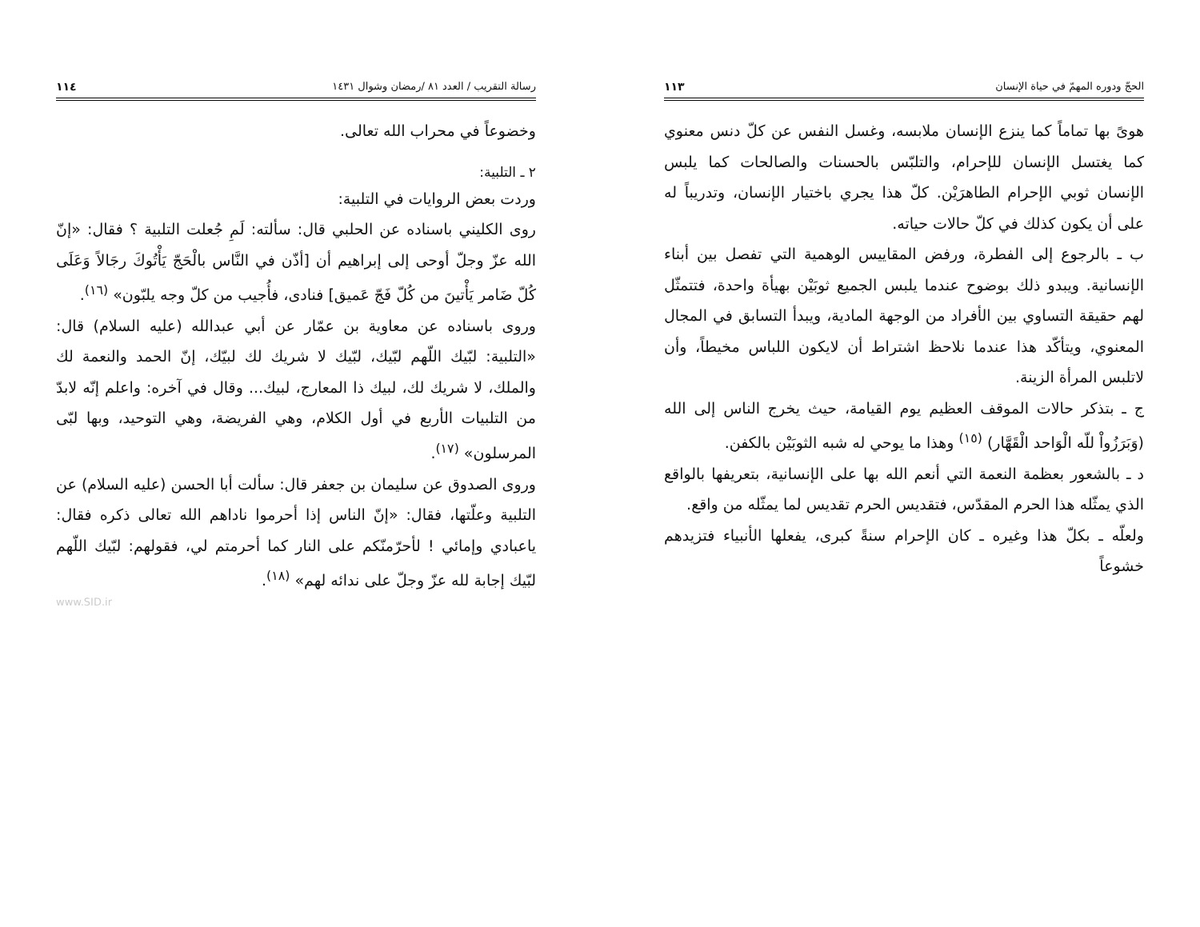الحجّ ودوره المهمّ في حياة الإنسان ١١٣
هوىً بها تماماً كما ينزع الإنسان ملابسه، وغسل النفس عن كلّ دنس معنوي كما يغتسل الإنسان للإحرام، والتلبّس بالحسنات والصالحات كما يلبس الإنسان ثوبي الإحرام الطاهرَيْن. كلّ هذا يجري باختيار الإنسان، وتدريباً له على أن يكون كذلك في كلّ حالات حياته.
ب ـ بالرجوع إلى الفطرة، ورفض المقاييس الوهمية التي تفصل بين أبناء الإنسانية. ويبدو ذلك بوضوح عندما يلبس الجميع ثوبَيْن بهيأة واحدة، فتتمثّل لهم حقيقة التساوي بين الأفراد من الوجهة المادية، ويبدأ التسابق في المجال المعنوي، ويتأكّد هذا عندما نلاحظ اشتراط أن لايكون اللباس مخيطاً، وأن لاتلبس المرأة الزينة.
ج ـ بتذكر حالات الموقف العظيم يوم القيامة، حيث يخرج الناس إلى الله (وَبَرَزُواْ للّه الْوَاحد الْقَهَّار) <sup>(١٥)</sup> وهذا ما يوحي له شبه الثوبَيْن بالكفن.
د ـ بالشعور بعظمة النعمة التي أنعم الله بها على الإنسانية، بتعريفها بالواقع الذي يمثّله هذا الحرم المقدّس، فتقديس الحرم تقديس لما يمثّله من واقع.
ولعلّه ـ بكلّ هذا وغيره ـ كان الإحرام سنةً كبرى، يفعلها الأنبياء فتزيدهم خشوعاً
رسالة التقريب / العدد ٨١ /رمضان وشوال ١٤٣١ ١١٤
وخضوعاً في محراب الله تعالى.
٢ ـ التلبية:
وردت بعض الروايات في التلبية:
روى الكليني باسناده عن الحلبي قال: سألته: لَمِ جُعلت التلبية ؟ فقال: «إنّ الله عزّ وجلّ أوحى إلى إبراهيم أن [أذّن في النَّاس بالْحَجّ يَأْتُوكَ رجَالاً وَعَلَى كُلّ ضَامر يَأْتينَ من كُلّ فَجّ عَميق] فنادى، فأُجيب من كلّ وجه يلبّون» <sup>(١٦)</sup>.
وروى باسناده عن معاوية بن عمّار عن أبي عبدالله (عليه السلام) قال: «التلبية: لبّيك اللّهم لبّيك، لبّيك لا شريك لك لبيّك، إنّ الحمد والنعمة لك والملك، لا شريك لك، لبيك ذا المعارج، لبيك... وقال في آخره: واعلم إنّه لابدّ من التلبيات الأربع في أول الكلام، وهي الفريضة، وهي التوحيد، وبها لبّى المرسلون» <sup>(١٧)</sup>.
وروى الصدوق عن سليمان بن جعفر قال: سألت أبا الحسن (عليه السلام) عن التلبية وعلّتها، فقال: «إنّ الناس إذا أحرموا ناداهم الله تعالى ذكره فقال: ياعبادي وإمائي ! لأحرّمنّكم على النار كما أحرمتم لي، فقولهم: لبّيك اللّهم لبّيك إجابة لله عزّ وجلّ على ندائه لهم» <sup>(١٨)</sup>.
www.SID.ir